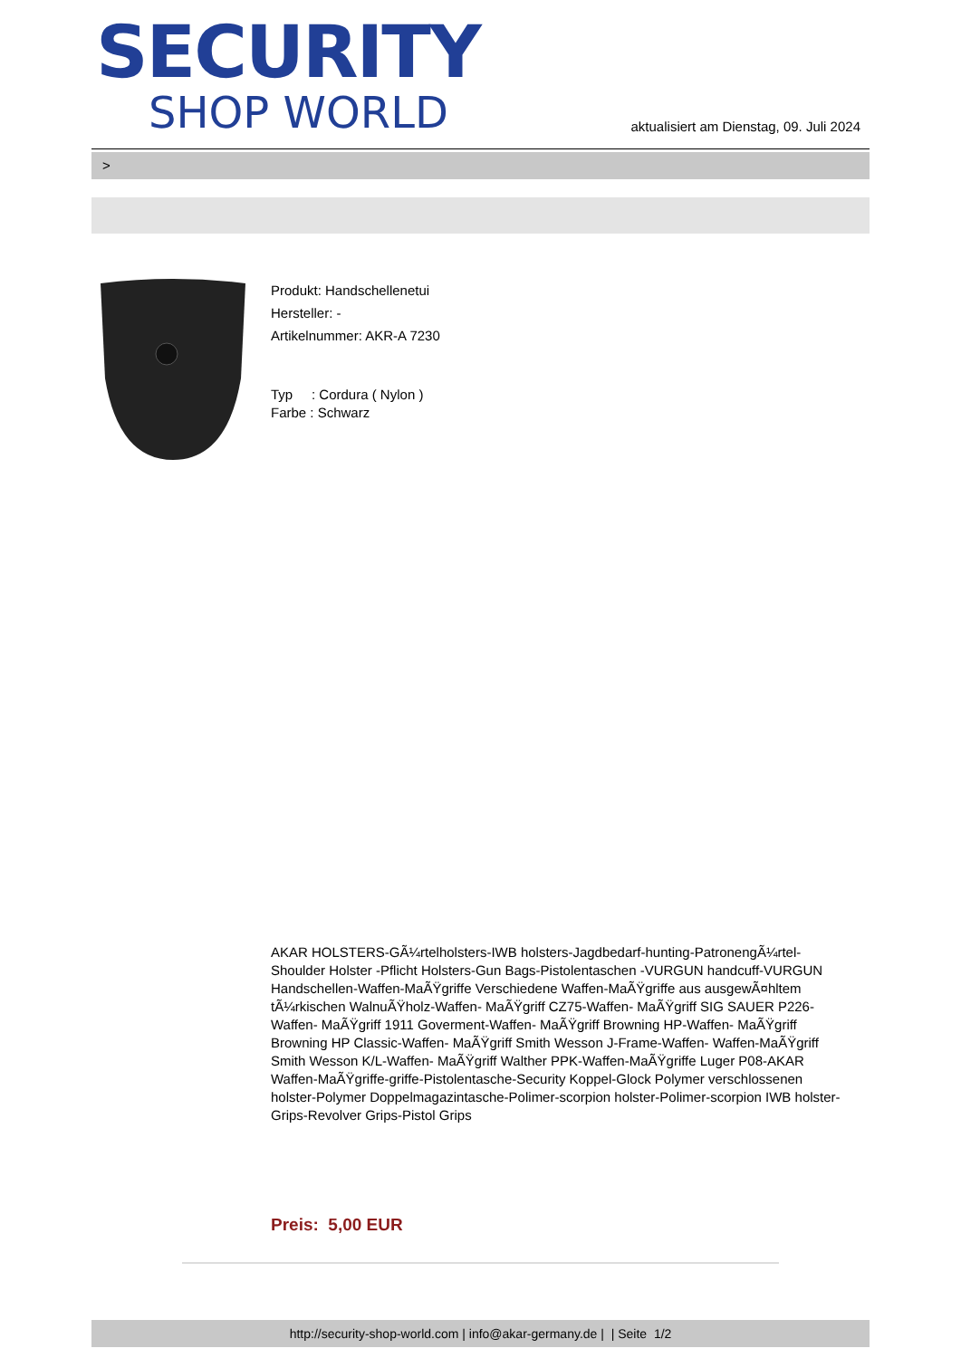SECURITY
SHOP WORLD
aktualisiert am Dienstag, 09. Juli 2024
>
Produkt: Handschellenetui
Hersteller: -
Artikelnummer: AKR-A 7230
Typ : Cordura ( Nylon )
Farbe : Schwarz
AKAR HOLSTERS-GÃ¼rtelholsters-IWB holsters-Jagdbedarf-hunting-PatronengÃ¼rtel- Shoulder Holster -Pflicht Holsters-Gun Bags-Pistolentaschen -VURGUN handcuff-VURGUN Handschellen-Waffen-MaÃŸgriffe Verschiedene Waffen-MaÃŸgriffe aus ausgewÃ¤hltem tÃ¼rkischen WalnuÃŸholz-Waffen- MaÃŸgriff CZ75-Waffen- MaÃŸgriff SIG SAUER P226-Waffen- MaÃŸgriff 1911 Goverment-Waffen- MaÃŸgriff Browning HP-Waffen- MaÃŸgriff Browning HP Classic-Waffen- MaÃŸgriff Smith Wesson J-Frame-Waffen- Waffen-MaÃŸgriff Smith Wesson K/L-Waffen- MaÃŸgriff Walther PPK-Waffen-MaÃŸgriffe Luger P08-AKAR Waffen-MaÃŸgriffe-griffe-Pistolentasche-Security Koppel-Glock Polymer verschlossenen holster-Polymer Doppelmagazintasche-Polimer-scorpion holster-Polimer-scorpion IWB holster-Grips-Revolver Grips-Pistol Grips
Preis: 5,00 EUR
http://security-shop-world.com | info@akar-germany.de | | Seite 1/2